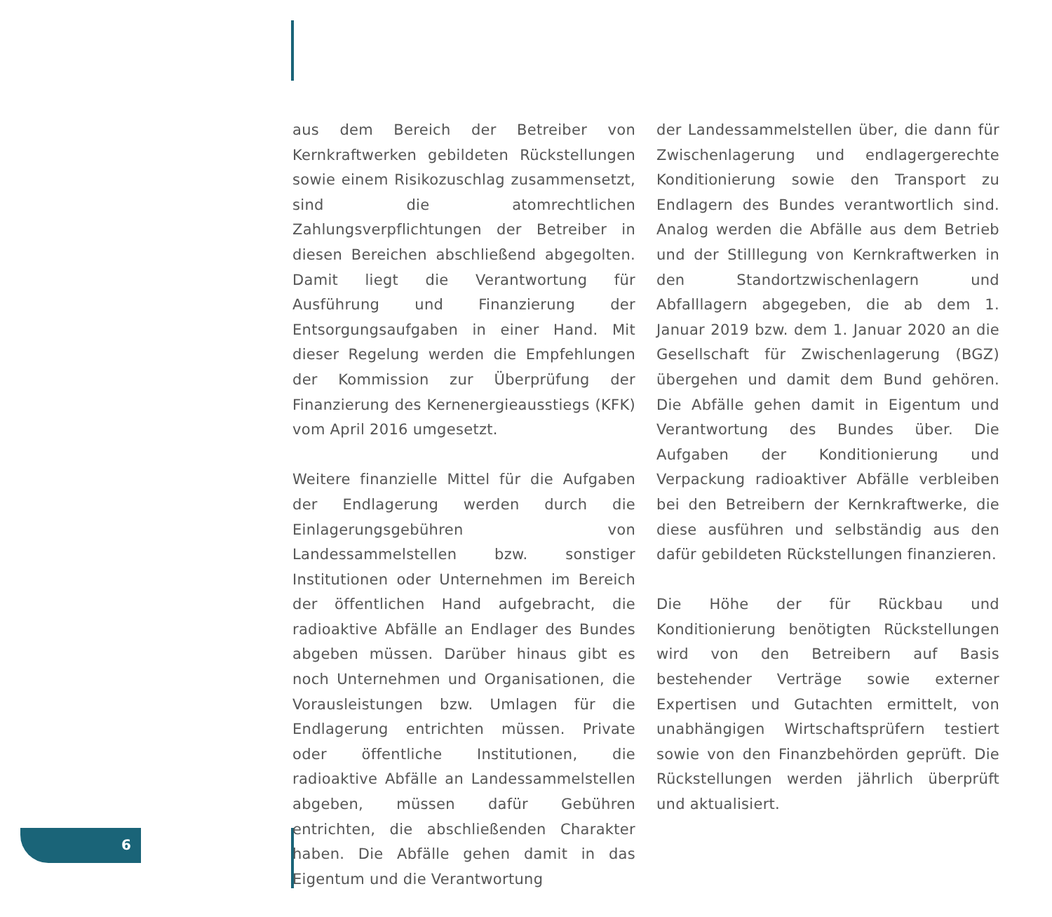aus dem Bereich der Betreiber von Kernkraftwerken gebildeten Rückstellungen sowie einem Risikozuschlag zusammensetzt, sind die atomrechtlichen Zahlungsverpflichtungen der Betreiber in diesen Bereichen abschließend abgegolten. Damit liegt die Verantwortung für Ausführung und Finanzierung der Entsorgungsaufgaben in einer Hand. Mit dieser Regelung werden die Empfehlungen der Kommission zur Überprüfung der Finanzierung des Kernenergieausstiegs (KFK) vom April 2016 umgesetzt.
Weitere finanzielle Mittel für die Aufgaben der Endlagerung werden durch die Einlagerungsgebühren von Landessammelstellen bzw. sonstiger Institutionen oder Unternehmen im Bereich der öffentlichen Hand aufgebracht, die radioaktive Abfälle an Endlager des Bundes abgeben müssen. Darüber hinaus gibt es noch Unternehmen und Organisationen, die Vorausleistungen bzw. Umlagen für die Endlagerung entrichten müssen. Private oder öffentliche Institutionen, die radioaktive Abfälle an Landessammelstellen abgeben, müssen dafür Gebühren entrichten, die abschließenden Charakter haben. Die Abfälle gehen damit in das Eigentum und die Verantwortung
der Landessammelstellen über, die dann für Zwischenlagerung und endlagergerechte Konditionierung sowie den Transport zu Endlagern des Bundes verantwortlich sind. Analog werden die Abfälle aus dem Betrieb und der Stilllegung von Kernkraftwerken in den Standortzwischenlagern und Abfalllagern abgegeben, die ab dem 1. Januar 2019 bzw. dem 1. Januar 2020 an die Gesellschaft für Zwischenlagerung (BGZ) übergehen und damit dem Bund gehören. Die Abfälle gehen damit in Eigentum und Verantwortung des Bundes über. Die Aufgaben der Konditionierung und Verpackung radioaktiver Abfälle verbleiben bei den Betreibern der Kernkraftwerke, die diese ausführen und selbständig aus den dafür gebildeten Rückstellungen finanzieren.
Die Höhe der für Rückbau und Konditionierung benötigten Rückstellungen wird von den Betreibern auf Basis bestehender Verträge sowie externer Expertisen und Gutachten ermittelt, von unabhängigen Wirtschaftsprüfern testiert sowie von den Finanzbehörden geprüft. Die Rückstellungen werden jährlich überprüft und aktualisiert.
6